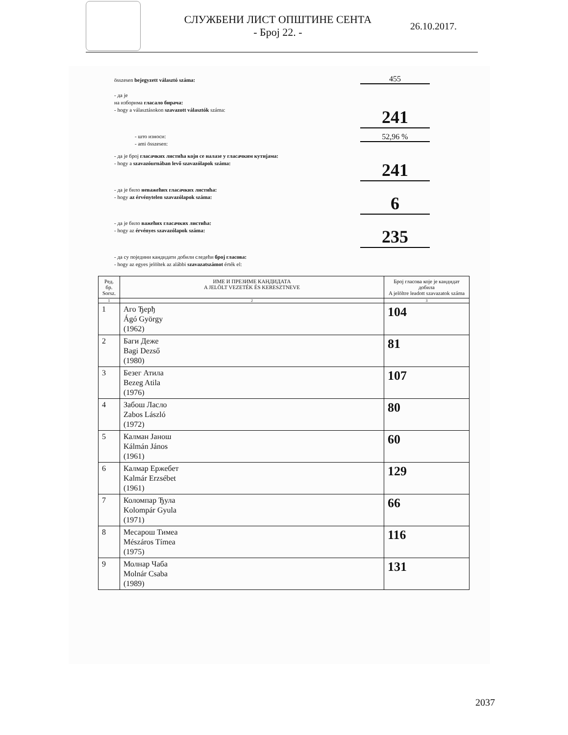СЛУЖБЕНИ ЛИСТ ОПШТИНЕ СЕНТА
- Број 22. -
26.10.2017.
összesen bejegyzett választó száma:
455
- да је
на изборима гласало бирача:
- hogy a választásokon szavazott választók száma:
241
- што износи:
- ami összesen:
52,96 %
- да је број гласачких листића који се налазе у гласачким кутијама:
- hogy a szavazóurnában levő szavazólapok száma:
241
- да је било неважећих гласачких листића:
- hogy az érvénytelen szavazólapok száma:
6
- да је било важећих гласачких листића:
- hogy az érvényes szavazólapok száma:
235
- да су поједини кандидати добили следећи број гласова:
- hogy az egyes jelöltek az alábbi szavazatszámot érték el:
| Ред. бр. Sorsz. | ИМЕ И ПРЕЗИМЕ КАНДИДАТА A JELÖLT VEZETÉK ÉS KERESZTNEVE | Број гласова које је кандидат добила A jelöltre leadott szavazatok száma |
| --- | --- | --- |
| 1 | 2 | 3 |
| 1 | Аго Ђерђ Ágó György (1962) | 104 |
| 2 | Баги Деже Bagi Dezső (1980) | 81 |
| 3 | Безег Атила Bezeg Atila (1976) | 107 |
| 4 | Забош Ласло Zabos László (1972) | 80 |
| 5 | Калман Јанош Kálmán János (1961) | 60 |
| 6 | Калмар Ержебет Kalmár Erzsébet (1961) | 129 |
| 7 | Коломпар Ђула Kolompár Gyula (1971) | 66 |
| 8 | Месарош Тимеа Mészáros Tímea (1975) | 116 |
| 9 | Молнар Чаба Molnár Csaba (1989) | 131 |
2037